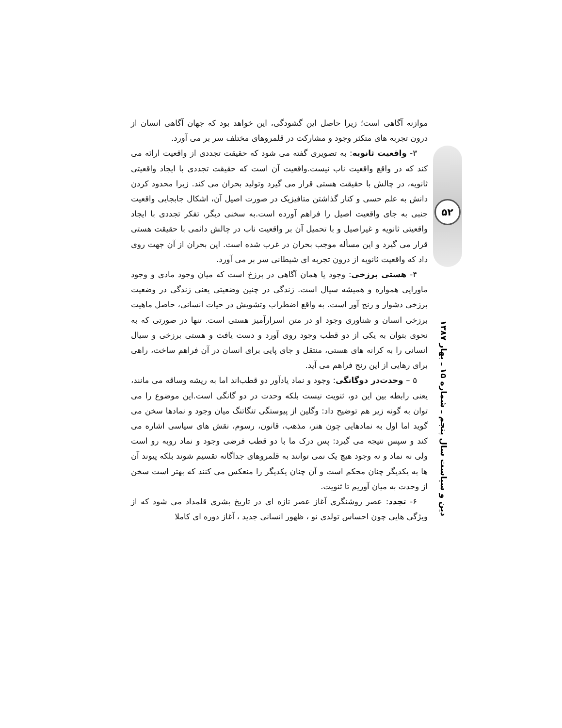موازنه آگاهی است؛ زیرا حاصل این گشودگی، این خواهد بود که جهان آگاهی انسان از درون تجربه های متکثر وجود و مشارکت در قلمروهای مختلف سر بر می آورد.
۳- واقعیت ثانویه: به تصویری گفته می شود که حقیقت تجددی از واقعیت ارائه می کند که در واقع واقعیت ناب نیست.واقعیت آن است که حقیقت تجددی با ایجاد واقعیتی ثانویه، در چالش با حقیقت هستی قرار می گیرد وتولید بحران می کند. زیرا محدود کردن دانش به علم حسی و کنار گذاشتن متافیزیک در صورت اصیل آن، اشکال جابجایی واقعیت جنبی به جای واقعیت اصیل را فراهم آورده است.به سخنی دیگر، تفکر تجددی با ایجاد واقعیتی ثانویه و غیراصیل و با تحمیل آن بر واقعیت ناب در چالش دائمی با حقیقت هستی قرار می گیرد و این مسأله موجب بحران در غرب شده است. این بحران از آن جهت روی داد که واقعیت ثانویه از درون تجربه ای شیطانی سر بر می آورد.
۴- هستی برزخی: وجود یا همان آگاهی در برزخ است که میان وجود مادی و وجود ماورایی همواره و همیشه سیال است. زندگی در چنین وضعیتی یعنی زندگی در وضعیت برزخی دشوار و رنج آور است. به واقع اضطراب وتشویش در حیات انسانی، حاصل ماهیت برزخی انسان و شناوری وجود او در متن اسرارآمیز هستی است. تنها در صورتی که به نحوی بتوان به یکی از دو قطب وجود روی آورد و دست یافت و هستی برزخی و سیال انسانی را به کرانه های هستی، منتقل و جای پایی برای انسان در آن فراهم ساخت، راهی برای رهایی از این رنج فراهم می آید.
۵ – وحدت‌در دوگانگی: وجود و نماد یادآور دو قطب‌اند اما به ریشه وساقه می مانند، یعنی رابطه بین این دو، ثنویت نیست بلکه وحدت در دو گانگی است.این موضوع را می توان به گونه زیر هم توضیح داد: وگلین از پیوستگی تنگاتنگ میان وجود و نمادها سخن می گوید اما اول به نمادهایی چون هنر، مذهب، قانون، رسوم، نقش های سیاسی اشاره می کند و سپس نتیجه می گیرد: پس درک ما با دو قطب فرضی وجود و نماد روبه رو است ولی نه نماد و نه وجود هیچ یک نمی توانند به قلمروهای جداگانه تقسیم شوند بلکه پیوند آن ها به یکدیگر چنان محکم است و آن چنان یکدیگر را منعکس می کنند که بهتر است سخن از وحدت به میان آوریم تا ثنویت.
۶- تجدد: عصر روشنگری آغاز عصر تازه ای در تاریخ بشری قلمداد می شود که از ویژگی هایی چون احساس تولدی نو ، ظهور انسانی جدید ، آغاز دوره ای کاملا
۵۲
دین و سیاست سال پنجم ـ شماره ۱۵ ـ بهار ۱۳۸۷